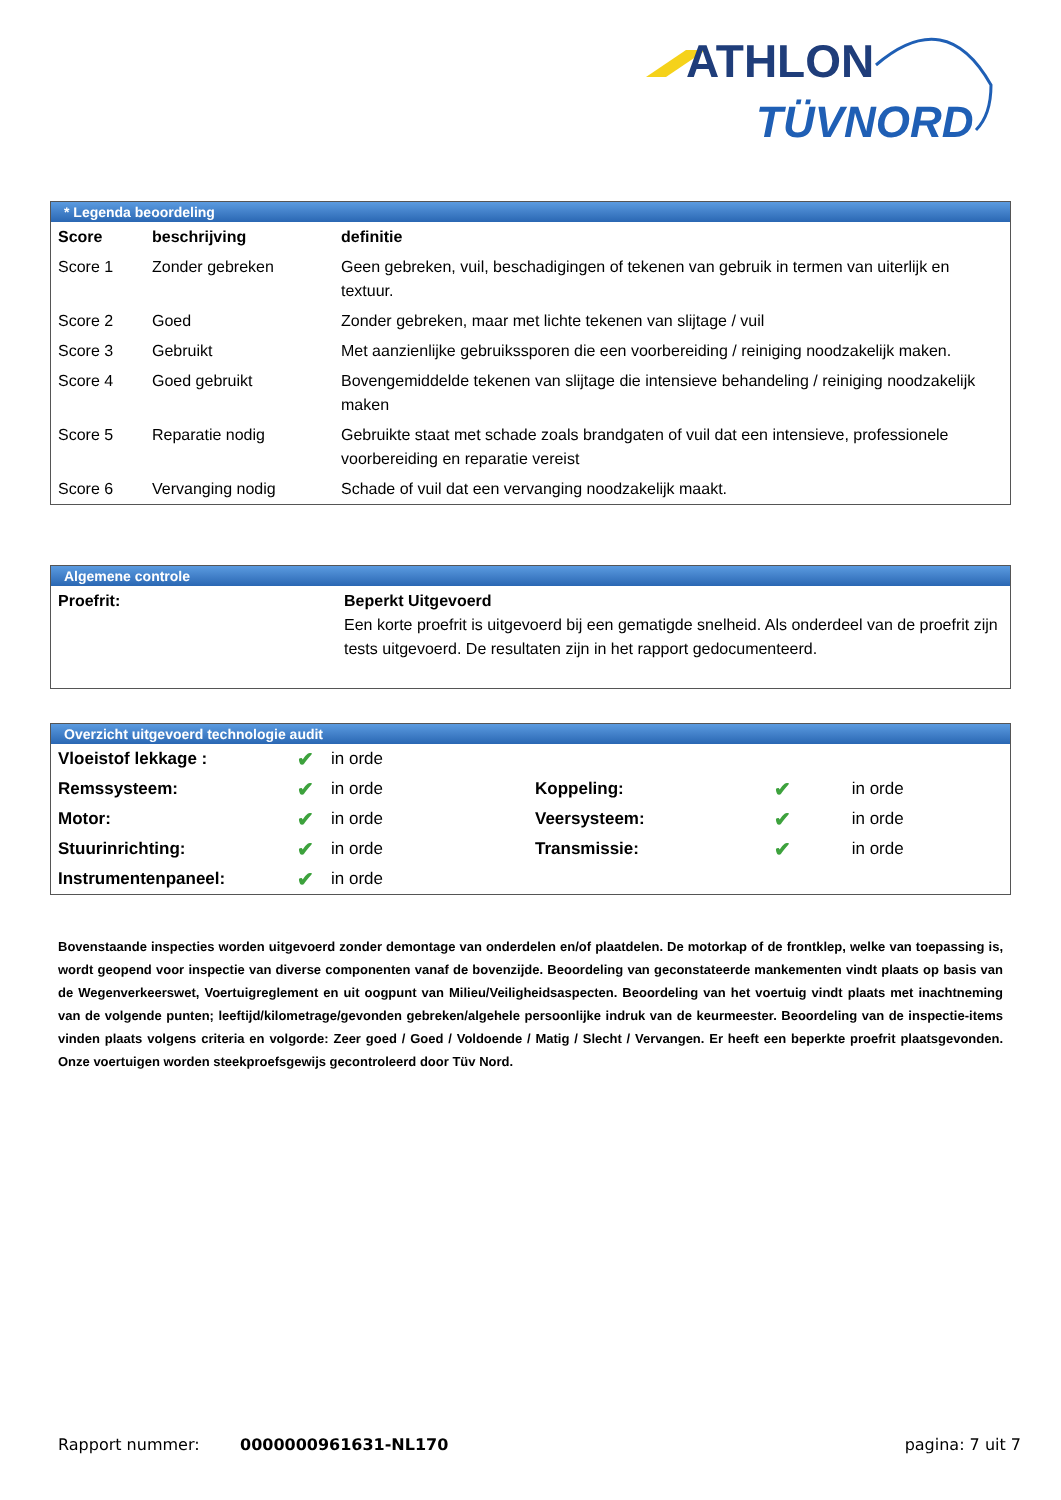ATHLON
TÜVNORD
* Legenda beoordeling
| Score | beschrijving | definitie |
| --- | --- | --- |
| Score 1 | Zonder gebreken | Geen gebreken, vuil, beschadigingen of tekenen van gebruik in termen van uiterlijk en textuur. |
| Score 2 | Goed | Zonder gebreken, maar met lichte tekenen van slijtage / vuil |
| Score 3 | Gebruikt | Met aanzienlijke gebruikssporen die een voorbereiding / reiniging noodzakelijk maken. |
| Score 4 | Goed gebruikt | Bovengemiddelde tekenen van slijtage die intensieve behandeling / reiniging noodzakelijk maken |
| Score 5 | Reparatie nodig | Gebruikte staat met schade zoals brandgaten of vuil dat een intensieve, professionele voorbereiding en reparatie vereist |
| Score 6 | Vervanging nodig | Schade of vuil dat een vervanging noodzakelijk maakt. |
Algemene controle
| Proefrit: | Beperkt Uitgevoerd Een korte proefrit is uitgevoerd bij een gematigde snelheid. Als onderdeel van de proefrit zijn tests uitgevoerd. De resultaten zijn in het rapport gedocumenteerd. |
Overzicht uitgevoerd technologie audit
| Vloeistof lekkage : | ✔ | in orde | | | |
| Remssysteem: | ✔ | in orde | Koppeling: | ✔ | in orde |
| Motor: | ✔ | in orde | Veersysteem: | ✔ | in orde |
| Stuurinrichting: | ✔ | in orde | Transmissie: | ✔ | in orde |
| Instrumentenpaneel: | ✔ | in orde | | | |
Bovenstaande inspecties worden uitgevoerd zonder demontage van onderdelen en/of plaatdelen. De motorkap of de frontklep, welke van toepassing is, wordt geopend voor inspectie van diverse componenten vanaf de bovenzijde. Beoordeling van geconstateerde mankementen vindt plaats op basis van de Wegenverkeerswet, Voertuigreglement en uit oogpunt van Milieu/Veiligheidsaspecten. Beoordeling van het voertuig vindt plaats met inachtneming van de volgende punten; leeftijd/kilometrage/gevonden gebreken/algehele persoonlijke indruk van de keurmeester. Beoordeling van de inspectie-items vinden plaats volgens criteria en volgorde: Zeer goed / Goed / Voldoende / Matig / Slecht / Vervangen. Er heeft een beperkte proefrit plaatsgevonden. Onze voertuigen worden steekproefsgewijs gecontroleerd door Tüv Nord.
Rapport nummer: 0000000961631-NL170 pagina: 7 uit 7